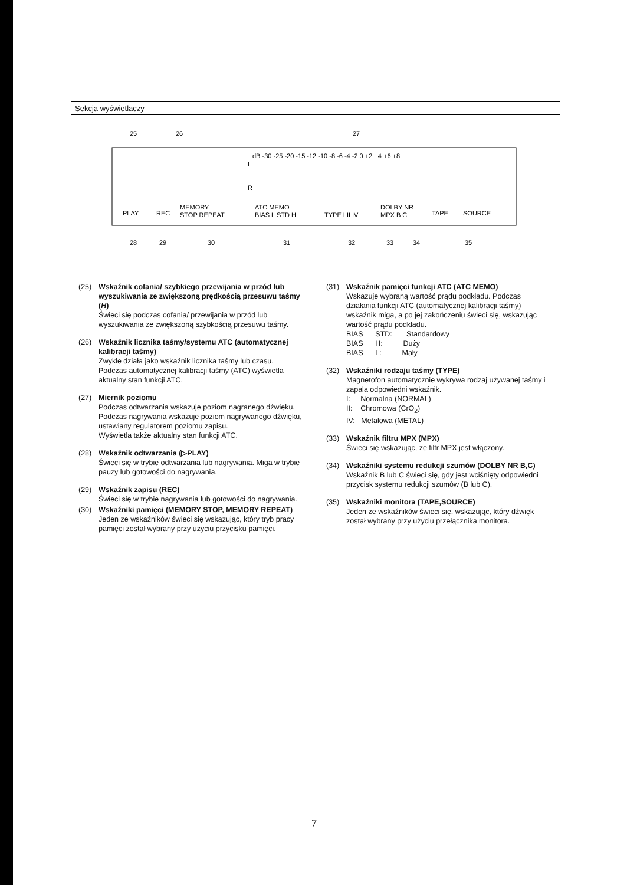Sekcja wyświetlaczy
25
26
27
dB -30 -25 -20 -15 -12 -10 -8 -6 -4 -2 0 +2 +4 +6 +8
L
R
PLAY
REC
MEMORY
STOP REPEAT
ATC MEMO
BIAS L STD H
TYPE I II IV
DOLBY NR
MPX B C
TAPE
SOURCE
28
29
30
31
32
33
34
35
(25) Wskaźnik cofania/ szybkiego przewijania w przód lub wyszukiwania ze zwiększoną prędkością przesuwu taśmy (H)
Świeci się podczas cofania/ przewijania w przód lub wyszukiwania ze zwiększoną szybkością przesuwu taśmy.
(26) Wskaźnik licznika taśmy/systemu ATC (automatycznej kalibracji taśmy)
Zwykle działa jako wskaźnik licznika taśmy lub czasu. Podczas automatycznej kalibracji taśmy (ATC) wyświetla aktualny stan funkcji ATC.
(27) Miernik poziomu
Podczas odtwarzania wskazuje poziom nagranego dźwięku. Podczas nagrywania wskazuje poziom nagrywanego dźwięku, ustawiany regulatorem poziomu zapisu.
Wyświetla także aktualny stan funkcji ATC.
(28) Wskaźnik odtwarzania (▷PLAY)
Świeci się w trybie odtwarzania lub nagrywania. Miga w trybie pauzy lub gotowości do nagrywania.
(29) Wskaźnik zapisu (REC)
Świeci się w trybie nagrywania lub gotowości do nagrywania.
(30) Wskaźniki pamięci (MEMORY STOP, MEMORY REPEAT)
Jeden ze wskaźników świeci się wskazując, który tryb pracy pamięci został wybrany przy użyciu przycisku pamięci.
(31) Wskaźnik pamięci funkcji ATC (ATC MEMO)
Wskazuje wybraną wartość prądu podkładu. Podczas działania funkcji ATC (automatycznej kalibracji taśmy) wskaźnik miga, a po jej zakończeniu świeci się, wskazując wartość prądu podkładu.
BIAS STD: Standardowy
BIAS H: Duży
BIAS L: Mały
(32) Wskaźniki rodzaju taśmy (TYPE)
Magnetofon automatycznie wykrywa rodzaj używanej taśmy i zapala odpowiedni wskaźnik.
I: Normalna (NORMAL)
II: Chromowa (CrO<sub>2</sub>)
IV: Metalowa (METAL)
(33) Wskaźnik filtru MPX (MPX)
Świeci się wskazując, że filtr MPX jest włączony.
(34) Wskaźniki systemu redukcji szumów (DOLBY NR B,C)
Wskaźnik B lub C świeci się, gdy jest wciśnięty odpowiedni przycisk systemu redukcji szumów (B lub C).
(35) Wskaźniki monitora (TAPE,SOURCE)
Jeden ze wskaźników świeci się, wskazując, który dźwięk został wybrany przy użyciu przełącznika monitora.
7